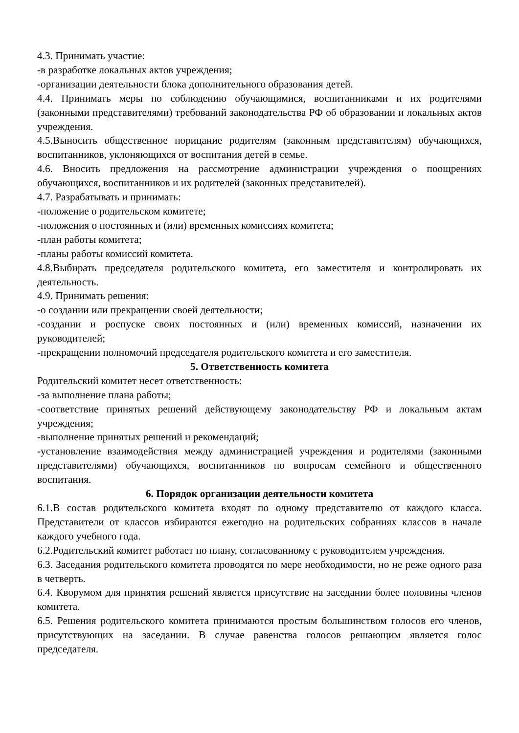4.3. Принимать участие:
-в разработке локальных актов учреждения;
-организации деятельности блока дополнительного образования детей.
4.4. Принимать меры по соблюдению обучающимися, воспитанниками и их родителями (законными представителями) требований законодательства РФ об образовании и локальных актов учреждения.
4.5.Выносить общественное порицание родителям (законным представителям) обучающихся, воспитанников, уклоняющихся от воспитания детей в семье.
4.6. Вносить предложения на рассмотрение администрации учреждения о поощрениях обучающихся, воспитанников и их родителей (законных представителей).
4.7. Разрабатывать и принимать:
-положение о родительском комитете;
-положения о постоянных и (или) временных комиссиях комитета;
-план работы комитета;
-планы работы комиссий комитета.
4.8.Выбирать председателя родительского комитета, его заместителя и контролировать их деятельность.
4.9. Принимать решения:
-о создании или прекращении своей деятельности;
-создании и роспуске своих постоянных и (или) временных комиссий, назначении их руководителей;
-прекращении полномочий председателя родительского комитета и его заместителя.
5. Ответственность комитета
Родительский комитет несет ответственность:
-за выполнение плана работы;
-соответствие принятых решений действующему законодательству РФ и локальным актам учреждения;
-выполнение принятых решений и рекомендаций;
-установление взаимодействия между администрацией учреждения и родителями (законными представителями) обучающихся, воспитанников по вопросам семейного и общественного воспитания.
6. Порядок организации деятельности комитета
6.1.В состав родительского комитета входят по одному представителю от каждого класса. Представители от классов избираются ежегодно на родительских собраниях классов в начале каждого учебного года.
6.2.Родительский комитет работает по плану, согласованному с руководителем учреждения.
6.3. Заседания родительского комитета проводятся по мере необходимости, но не реже одного раза в четверть.
6.4. Кворумом для принятия решений является присутствие на заседании более половины членов комитета.
6.5. Решения родительского комитета принимаются простым большинством голосов его членов, присутствующих на заседании. В случае равенства голосов решающим является голос председателя.